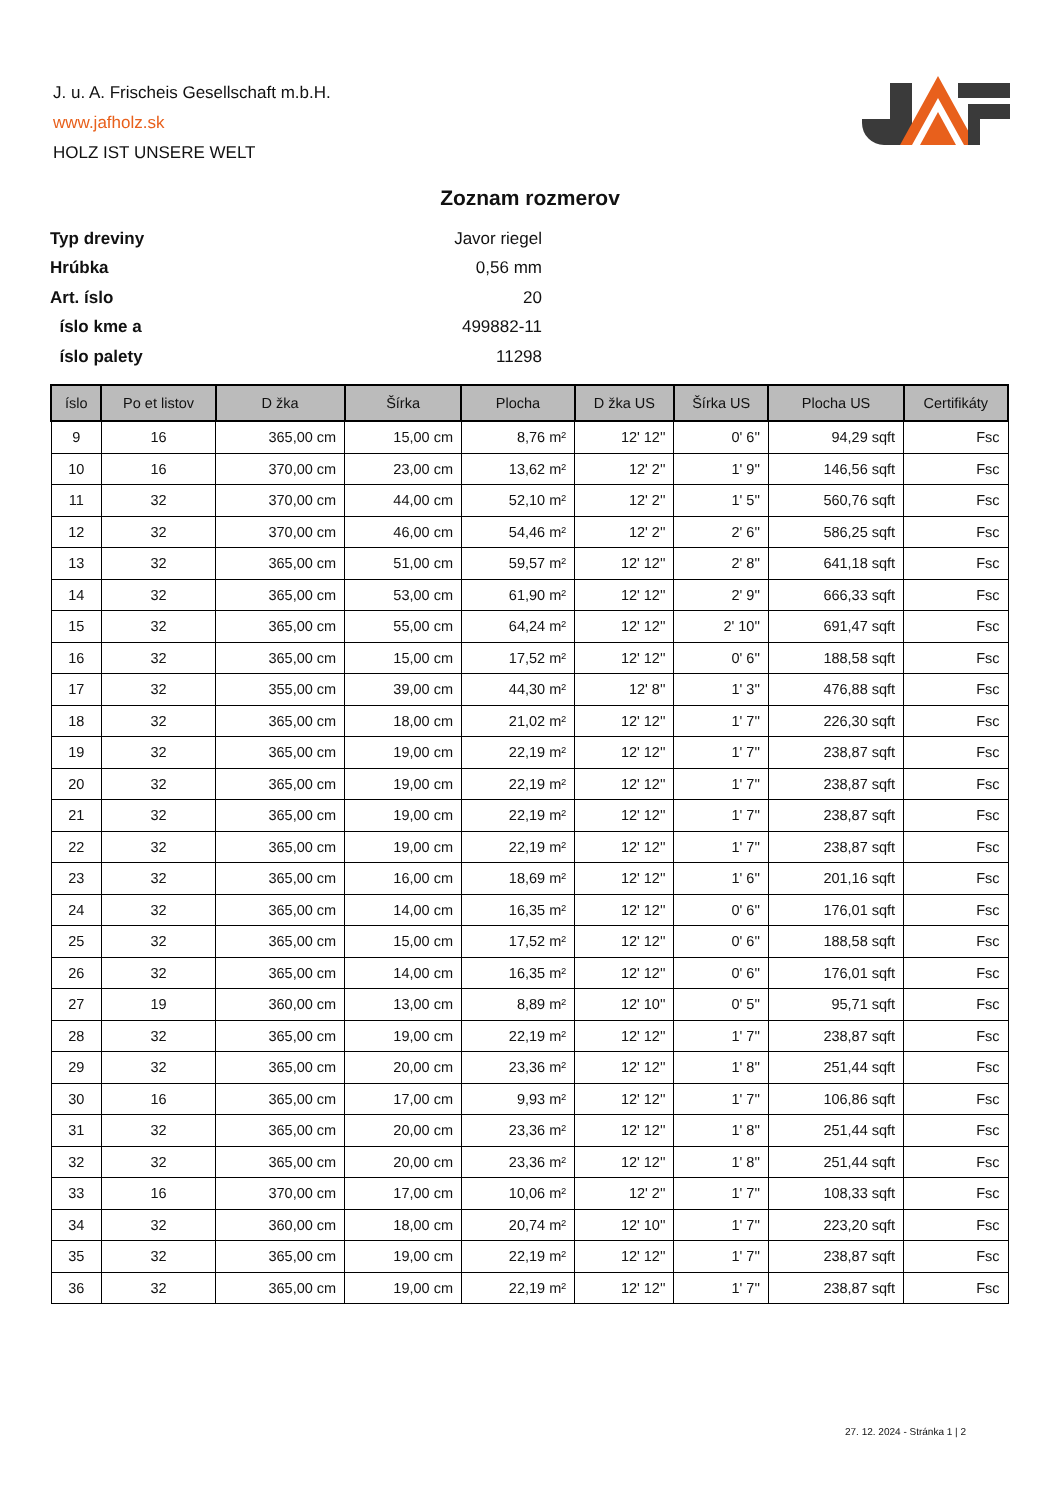J. u. A. Frischeis Gesellschaft m.b.H.
www.jafholz.sk
HOLZ IST UNSERE WELT
Zoznam rozmerov
| Typ dreviny | Javor riegel |
| Hrúbka | 0,56 mm |
| Art. íslo | 20 |
| íslo kme a | 499882-11 |
| íslo palety | 11298 |
| íslo | Po et listov | D žka | Šírka | Plocha | D žka US | Šírka US | Plocha US | Certifikáty |
| --- | --- | --- | --- | --- | --- | --- | --- | --- |
| 9 | 16 | 365,00 cm | 15,00 cm | 8,76 m² | 12' 12'' | 0' 6'' | 94,29 sqft | Fsc |
| 10 | 16 | 370,00 cm | 23,00 cm | 13,62 m² | 12' 2'' | 1' 9'' | 146,56 sqft | Fsc |
| 11 | 32 | 370,00 cm | 44,00 cm | 52,10 m² | 12' 2'' | 1' 5'' | 560,76 sqft | Fsc |
| 12 | 32 | 370,00 cm | 46,00 cm | 54,46 m² | 12' 2'' | 2' 6'' | 586,25 sqft | Fsc |
| 13 | 32 | 365,00 cm | 51,00 cm | 59,57 m² | 12' 12'' | 2' 8'' | 641,18 sqft | Fsc |
| 14 | 32 | 365,00 cm | 53,00 cm | 61,90 m² | 12' 12'' | 2' 9'' | 666,33 sqft | Fsc |
| 15 | 32 | 365,00 cm | 55,00 cm | 64,24 m² | 12' 12'' | 2' 10'' | 691,47 sqft | Fsc |
| 16 | 32 | 365,00 cm | 15,00 cm | 17,52 m² | 12' 12'' | 0' 6'' | 188,58 sqft | Fsc |
| 17 | 32 | 355,00 cm | 39,00 cm | 44,30 m² | 12' 8'' | 1' 3'' | 476,88 sqft | Fsc |
| 18 | 32 | 365,00 cm | 18,00 cm | 21,02 m² | 12' 12'' | 1' 7'' | 226,30 sqft | Fsc |
| 19 | 32 | 365,00 cm | 19,00 cm | 22,19 m² | 12' 12'' | 1' 7'' | 238,87 sqft | Fsc |
| 20 | 32 | 365,00 cm | 19,00 cm | 22,19 m² | 12' 12'' | 1' 7'' | 238,87 sqft | Fsc |
| 21 | 32 | 365,00 cm | 19,00 cm | 22,19 m² | 12' 12'' | 1' 7'' | 238,87 sqft | Fsc |
| 22 | 32 | 365,00 cm | 19,00 cm | 22,19 m² | 12' 12'' | 1' 7'' | 238,87 sqft | Fsc |
| 23 | 32 | 365,00 cm | 16,00 cm | 18,69 m² | 12' 12'' | 1' 6'' | 201,16 sqft | Fsc |
| 24 | 32 | 365,00 cm | 14,00 cm | 16,35 m² | 12' 12'' | 0' 6'' | 176,01 sqft | Fsc |
| 25 | 32 | 365,00 cm | 15,00 cm | 17,52 m² | 12' 12'' | 0' 6'' | 188,58 sqft | Fsc |
| 26 | 32 | 365,00 cm | 14,00 cm | 16,35 m² | 12' 12'' | 0' 6'' | 176,01 sqft | Fsc |
| 27 | 19 | 360,00 cm | 13,00 cm | 8,89 m² | 12' 10'' | 0' 5'' | 95,71 sqft | Fsc |
| 28 | 32 | 365,00 cm | 19,00 cm | 22,19 m² | 12' 12'' | 1' 7'' | 238,87 sqft | Fsc |
| 29 | 32 | 365,00 cm | 20,00 cm | 23,36 m² | 12' 12'' | 1' 8'' | 251,44 sqft | Fsc |
| 30 | 16 | 365,00 cm | 17,00 cm | 9,93 m² | 12' 12'' | 1' 7'' | 106,86 sqft | Fsc |
| 31 | 32 | 365,00 cm | 20,00 cm | 23,36 m² | 12' 12'' | 1' 8'' | 251,44 sqft | Fsc |
| 32 | 32 | 365,00 cm | 20,00 cm | 23,36 m² | 12' 12'' | 1' 8'' | 251,44 sqft | Fsc |
| 33 | 16 | 370,00 cm | 17,00 cm | 10,06 m² | 12' 2'' | 1' 7'' | 108,33 sqft | Fsc |
| 34 | 32 | 360,00 cm | 18,00 cm | 20,74 m² | 12' 10'' | 1' 7'' | 223,20 sqft | Fsc |
| 35 | 32 | 365,00 cm | 19,00 cm | 22,19 m² | 12' 12'' | 1' 7'' | 238,87 sqft | Fsc |
| 36 | 32 | 365,00 cm | 19,00 cm | 22,19 m² | 12' 12'' | 1' 7'' | 238,87 sqft | Fsc |
27. 12. 2024 - Stránka 1 | 2